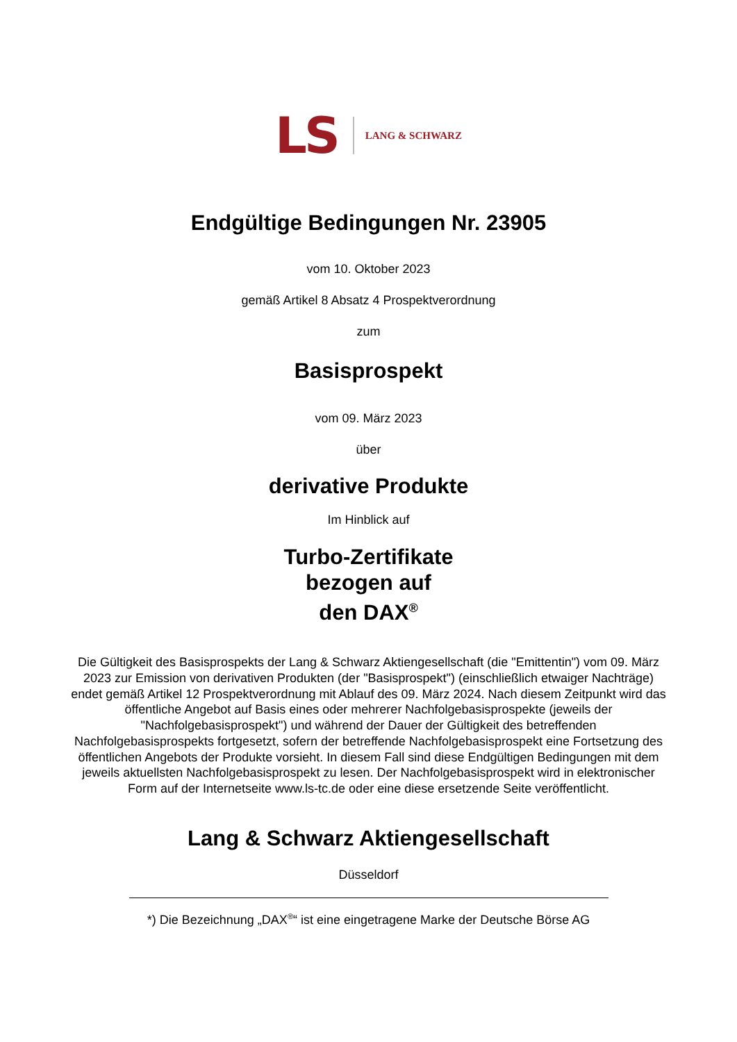LS
LANG & SCHWARZ
Endgültige Bedingungen Nr. 23905
vom 10. Oktober 2023
gemäß Artikel 8 Absatz 4 Prospektverordnung
zum
Basisprospekt
vom 09. März 2023
über
derivative Produkte
Im Hinblick auf
Turbo-Zertifikate
bezogen auf
den DAX<sup>®</sup>
Die Gültigkeit des Basisprospekts der Lang & Schwarz Aktiengesellschaft (die "Emittentin") vom 09. März 2023 zur Emission von derivativen Produkten (der "Basisprospekt") (einschließlich etwaiger Nachträge) endet gemäß Artikel 12 Prospektverordnung mit Ablauf des 09. März 2024. Nach diesem Zeitpunkt wird das öffentliche Angebot auf Basis eines oder mehrerer Nachfolgebasisprospekte (jeweils der "Nachfolgebasisprospekt") und während der Dauer der Gültigkeit des betreffenden Nachfolgebasisprospekts fortgesetzt, sofern der betreffende Nachfolgebasisprospekt eine Fortsetzung des öffentlichen Angebots der Produkte vorsieht. In diesem Fall sind diese Endgültigen Bedingungen mit dem jeweils aktuellsten Nachfolgebasisprospekt zu lesen. Der Nachfolgebasisprospekt wird in elektronischer Form auf der Internetseite www.ls-tc.de oder eine diese ersetzende Seite veröffentlicht.
Lang & Schwarz Aktiengesellschaft
Düsseldorf
*) Die Bezeichnung „DAX<sup>®</sup>“ ist eine eingetragene Marke der Deutsche Börse AG